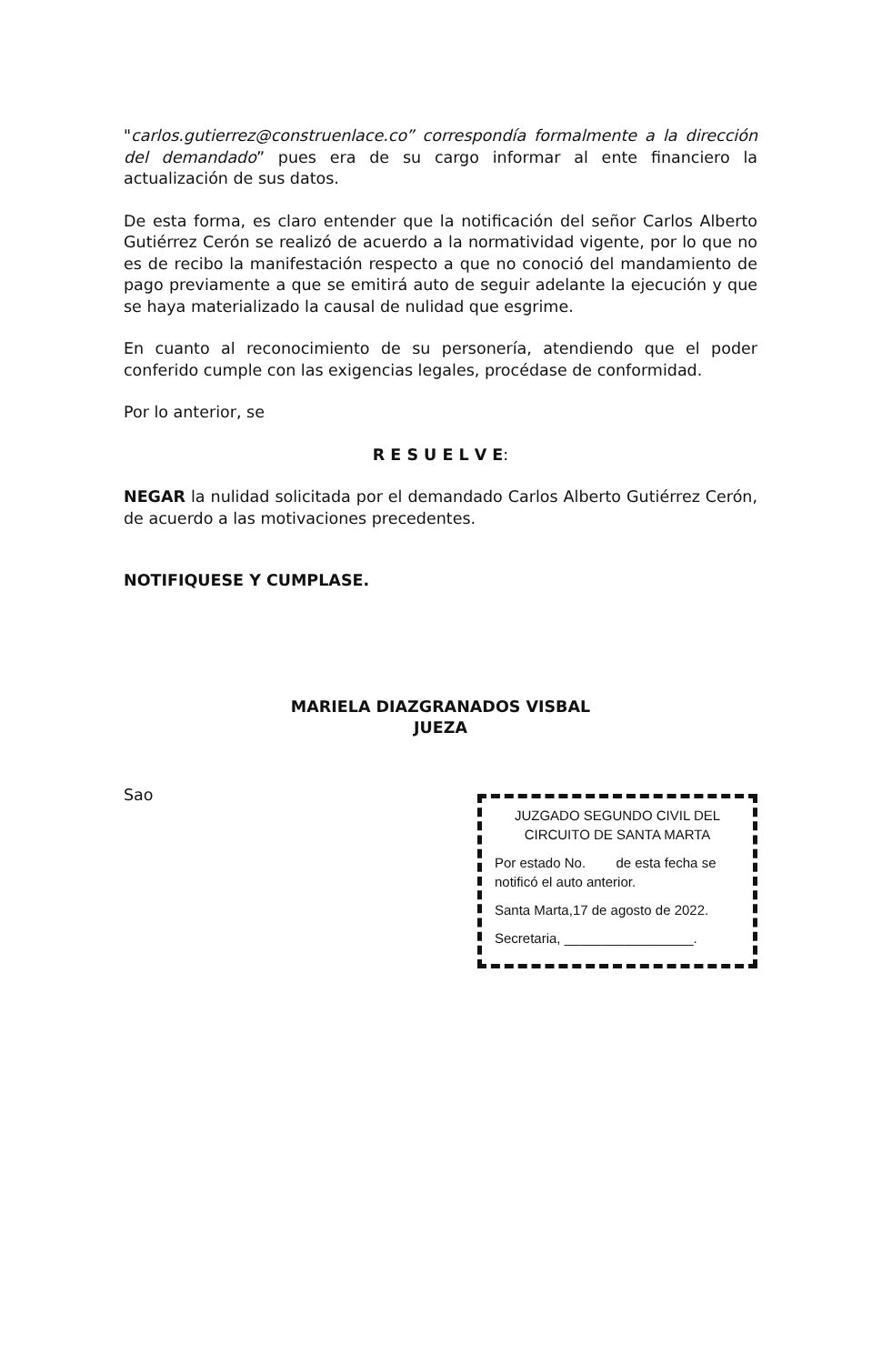"carlos.gutierrez@construenlace.co” correspondía formalmente a la dirección del demandado” pues era de su cargo informar al ente financiero la actualización de sus datos.
De esta forma, es claro entender que la notificación del señor Carlos Alberto Gutiérrez Cerón se realizó de acuerdo a la normatividad vigente, por lo que no es de recibo la manifestación respecto a que no conoció del mandamiento de pago previamente a que se emitirá auto de seguir adelante la ejecución y que se haya materializado la causal de nulidad que esgrime.
En cuanto al reconocimiento de su personería, atendiendo que el poder conferido cumple con las exigencias legales, procédase de conformidad.
Por lo anterior, se
R E S U E L V E:
NEGAR la nulidad solicitada por el demandado Carlos Alberto Gutiérrez Cerón, de acuerdo a las motivaciones precedentes.
NOTIFIQUESE Y CUMPLASE.
MARIELA DIAZGRANADOS VISBAL
JUEZA
Sao
JUZGADO SEGUNDO CIVIL DEL CIRCUITO DE SANTA MARTA
Por estado No. de esta fecha se notificó el auto anterior.
Santa Marta,17 de agosto de 2022.
Secretaria, _________________.